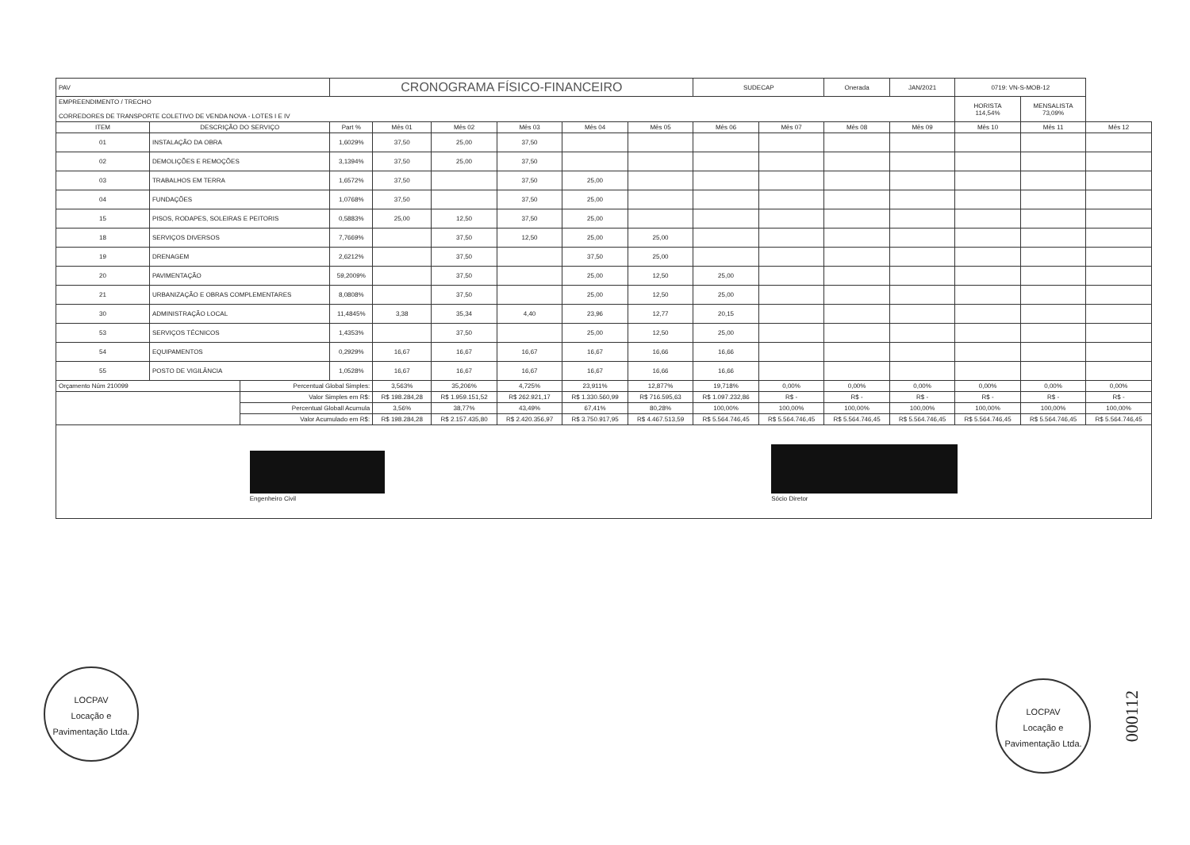| PAV | | | CRONOGRAMA FÍSICO-FINANCEIRO | | | | | | SUDECAP | | Onerada | JAN/2021 | 0719: VN-S-MOB-12 | | |
| EMPREENDIMENTO / TRECHO CORREDORES DE TRANSPORTE COLETIVO DE VENDA NOVA - LOTES I E IV | | | | | | | | | | | | | HORISTA 114,54% | MENSALISTA 73,09% | |
| ITEM | DESCRIÇÃO DO SERVIÇO | | Part % | Mês 01 | Mês 02 | Mês 03 | Mês 04 | Mês 05 | Mês 06 | Mês 07 | Mês 08 | Mês 09 | Mês 10 | Mês 11 | Mês 12 |
| 01 | INSTALAÇÃO DA OBRA | | 1,6029% | 37,50 | 25,00 | 37,50 | | | | | | | | | |
| 02 | DEMOLIÇÕES E REMOÇÕES | | 3,1394% | 37,50 | 25,00 | 37,50 | | | | | | | | | |
| 03 | TRABALHOS EM TERRA | | 1,6572% | 37,50 | | 37,50 | 25,00 | | | | | | | | |
| 04 | FUNDAÇÕES | | 1,0768% | 37,50 | | 37,50 | 25,00 | | | | | | | | |
| 15 | PISOS, RODAPES, SOLEIRAS E PEITORIS | | 0,5883% | 25,00 | 12,50 | 37,50 | 25,00 | | | | | | | | |
| 18 | SERVIÇOS DIVERSOS | | 7,7669% | | 37,50 | 12,50 | 25,00 | 25,00 | | | | | | | |
| 19 | DRENAGEM | | 2,6212% | | 37,50 | | 37,50 | 25,00 | | | | | | | |
| 20 | PAVIMENTAÇÃO | | 59,2009% | | 37,50 | | 25,00 | 12,50 | 25,00 | | | | | | |
| 21 | URBANIZAÇÃO E OBRAS COMPLEMENTARES | | 8,0808% | | 37,50 | | 25,00 | 12,50 | 25,00 | | | | | | |
| 30 | ADMINISTRAÇÃO LOCAL | | 11,4845% | 3,38 | 35,34 | 4,40 | 23,96 | 12,77 | 20,15 | | | | | | |
| 53 | SERVIÇOS TÉCNICOS | | 1,4353% | | 37,50 | | 25,00 | 12,50 | 25,00 | | | | | | |
| 54 | EQUIPAMENTOS | | 0,2929% | 16,67 | 16,67 | 16,67 | 16,67 | 16,66 | 16,66 | | | | | | |
| 55 | POSTO DE VIGILÂNCIA | | 1,0528% | 16,67 | 16,67 | 16,67 | 16,67 | 16,66 | 16,66 | | | | | | |
| Orçamento Núm 210099 | | Percentual Global Simples: | | 3,563% | 35,206% | 4,725% | 23,911% | 12,877% | 19,718% | 0,00% | 0,00% | 0,00% | 0,00% | 0,00% | 0,00% |
| | | Valor Simples em R$: | | R$ 198.284,28 | R$ 1.959.151,52 | R$ 262.921,17 | R$ 1.330.560,99 | R$ 716.595,63 | R$ 1.097.232,86 | R$ - | R$ - | R$ - | R$ - | R$ - | R$ - |
| | | Percentual Globall Acumula | | 3,56% | 38,77% | 43,49% | 67,41% | 80,28% | 100,00% | 100,00% | 100,00% | 100,00% | 100,00% | 100,00% | 100,00% |
| | | Valor Acumulado em R$: | | R$ 198.284,28 | R$ 2.157.435,80 | R$ 2.420.356,97 | R$ 3.750.917,95 | R$ 4.467.513,59 | R$ 5.564.746,45 | R$ 5.564.746,45 | R$ 5.564.746,45 | R$ 5.564.746,45 | R$ 5.564.746,45 | R$ 5.564.746,45 | R$ 5.564.746,45 |
Engenheiro Civil
Sócio Diretor
LOCPAV
Locação e Pavimentação Ltda.
LOCPAV
Locação e Pavimentação Ltda.
000112